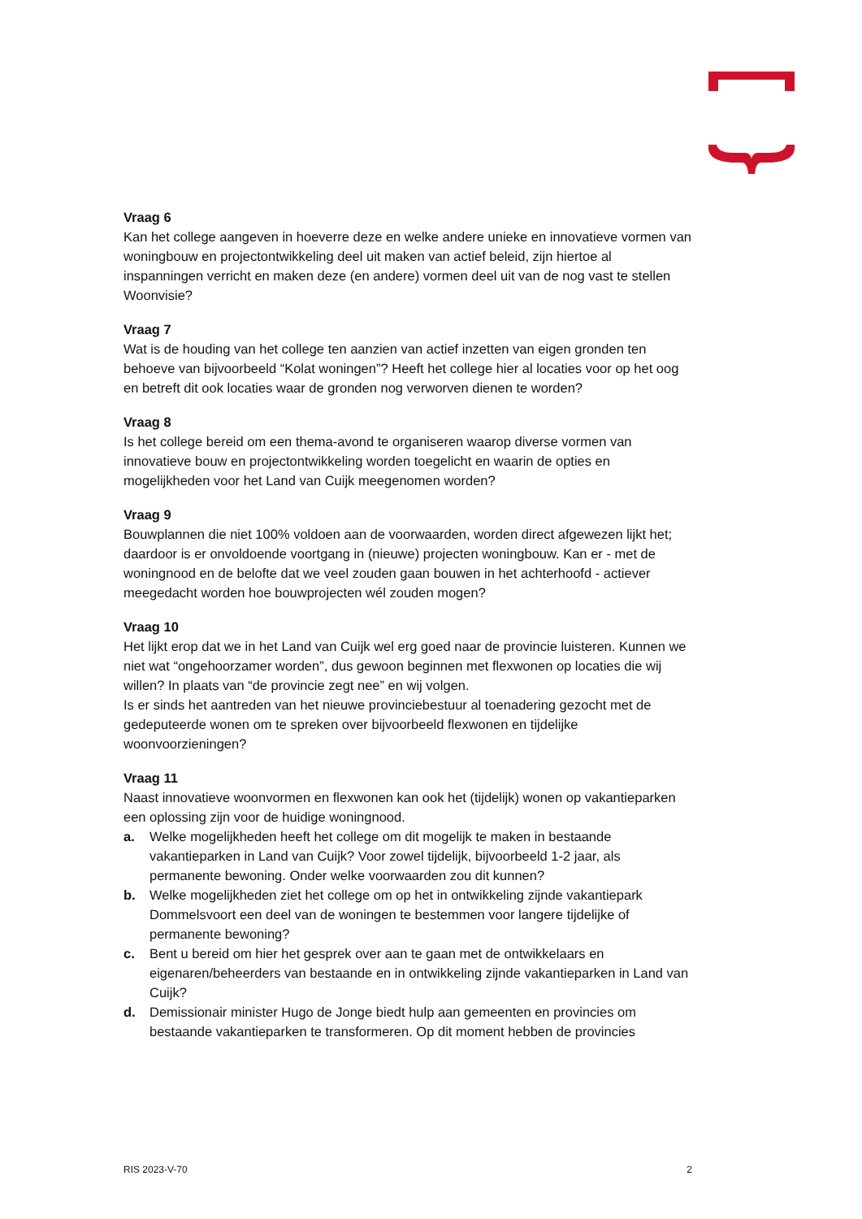Vraag 6
Kan het college aangeven in hoeverre deze en welke andere unieke en innovatieve vormen van woningbouw en projectontwikkeling deel uit maken van actief beleid, zijn hiertoe al inspanningen verricht en maken deze (en andere) vormen deel uit van de nog vast te stellen Woonvisie?
Vraag 7
Wat is de houding van het college ten aanzien van actief inzetten van eigen gronden ten behoeve van bijvoorbeeld “Kolat woningen”? Heeft het college hier al locaties voor op het oog en betreft dit ook locaties waar de gronden nog verworven dienen te worden?
Vraag 8
Is het college bereid om een thema-avond te organiseren waarop diverse vormen van innovatieve bouw en projectontwikkeling worden toegelicht en waarin de opties en mogelijkheden voor het Land van Cuijk meegenomen worden?
Vraag 9
Bouwplannen die niet 100% voldoen aan de voorwaarden, worden direct afgewezen lijkt het; daardoor is er onvoldoende voortgang in (nieuwe) projecten woningbouw. Kan er - met de woningnood en de belofte dat we veel zouden gaan bouwen in het achterhoofd - actiever meegedacht worden hoe bouwprojecten wél zouden mogen?
Vraag 10
Het lijkt erop dat we in het Land van Cuijk wel erg goed naar de provincie luisteren. Kunnen we niet wat “ongehoorzamer worden”, dus gewoon beginnen met flexwonen op locaties die wij willen? In plaats van “de provincie zegt nee” en wij volgen.
Is er sinds het aantreden van het nieuwe provinciebestuur al toenadering gezocht met de gedeputeerde wonen om te spreken over bijvoorbeeld flexwonen en tijdelijke woonvoorzieningen?
Vraag 11
Naast innovatieve woonvormen en flexwonen kan ook het (tijdelijk) wonen op vakantieparken een oplossing zijn voor de huidige woningnood.
a. Welke mogelijkheden heeft het college om dit mogelijk te maken in bestaande vakantieparken in Land van Cuijk? Voor zowel tijdelijk, bijvoorbeeld 1-2 jaar, als permanente bewoning. Onder welke voorwaarden zou dit kunnen?
b. Welke mogelijkheden ziet het college om op het in ontwikkeling zijnde vakantiepark Dommelsvoort een deel van de woningen te bestemmen voor langere tijdelijke of permanente bewoning?
c. Bent u bereid om hier het gesprek over aan te gaan met de ontwikkelaars en eigenaren/beheerders van bestaande en in ontwikkeling zijnde vakantieparken in Land van Cuijk?
d. Demissionair minister Hugo de Jonge biedt hulp aan gemeenten en provincies om bestaande vakantieparken te transformeren. Op dit moment hebben de provincies
RIS 2023-V-70 2